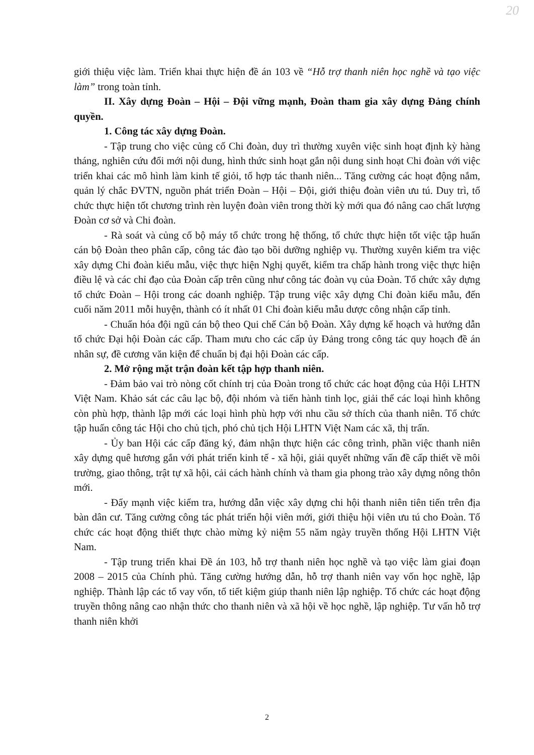20
giới thiệu việc làm. Triển khai thực hiện đề án 103 về “Hỗ trợ thanh niên học nghề và tạo việc làm” trong toàn tỉnh.
II. Xây dựng Đoàn – Hội – Đội vững mạnh, Đoàn tham gia xây dựng Đảng chính quyền.
1. Công tác xây dựng Đoàn.
- Tập trung cho việc củng cố Chi đoàn, duy trì thường xuyên việc sinh hoạt định kỳ hàng tháng, nghiên cứu đổi mới nội dung, hình thức sinh hoạt gắn nội dung sinh hoạt Chi đoàn với việc triển khai các mô hình làm kinh tế giỏi, tổ hợp tác thanh niên... Tăng cường các hoạt động nắm, quản lý chắc ĐVTN, nguồn phát triển Đoàn – Hội – Đội, giới thiệu đoàn viên ưu tú. Duy trì, tổ chức thực hiện tốt chương trình rèn luyện đoàn viên trong thời kỳ mới qua đó nâng cao chất lượng Đoàn cơ sở và Chi đoàn.
- Rà soát và củng cố bộ máy tổ chức trong hệ thống, tổ chức thực hiện tốt việc tập huấn cán bộ Đoàn theo phân cấp, công tác đào tạo bồi dưỡng nghiệp vụ. Thường xuyên kiểm tra việc xây dựng Chi đoàn kiểu mẫu, việc thực hiện Nghị quyết, kiểm tra chấp hành trong việc thực hiện điều lệ và các chỉ đạo của Đoàn cấp trên cũng như công tác đoàn vụ của Đoàn. Tổ chức xây dựng tổ chức Đoàn – Hội trong các doanh nghiệp. Tập trung việc xây dựng Chi đoàn kiểu mẫu, đến cuối năm 2011 mỗi huyện, thành có ít nhất 01 Chi đoàn kiểu mẫu dược công nhận cấp tỉnh.
- Chuẩn hóa đội ngũ cán bộ theo Qui chế Cán bộ Đoàn. Xây dựng kế hoạch và hướng dẫn tổ chức Đại hội Đoàn các cấp. Tham mưu cho các cấp ủy Đảng trong công tác quy hoạch đề án nhân sự, đề cương văn kiện để chuẩn bị đại hội Đoàn các cấp.
2. Mở rộng mặt trận đoàn kết tập hợp thanh niên.
- Đảm bảo vai trò nòng cốt chính trị của Đoàn trong tổ chức các hoạt động của Hội LHTN Việt Nam. Khảo sát các câu lạc bộ, đội nhóm và tiến hành tinh lọc, giải thể các loại hình không còn phù hợp, thành lập mới các loại hình phù hợp với nhu cầu sở thích của thanh niên. Tổ chức tập huấn công tác Hội cho chủ tịch, phó chủ tịch Hội LHTN Việt Nam các xã, thị trấn.
- Ủy ban Hội các cấp đăng ký, đảm nhận thực hiện các công trình, phần việc thanh niên xây dựng quê hương gắn với phát triển kinh tế - xã hội, giải quyết những vấn đề cấp thiết về môi trường, giao thông, trật tự xã hội, cải cách hành chính và tham gia phong trào xây dựng nông thôn mới.
- Đẩy mạnh việc kiểm tra, hướng dẫn việc xây dựng chi hội thanh niên tiên tiến trên địa bàn dân cư. Tăng cường công tác phát triển hội viên mới, giới thiệu hội viên ưu tú cho Đoàn. Tổ chức các hoạt động thiết thực chào mừng kỷ niệm 55 năm ngày truyền thống Hội LHTN Việt Nam.
- Tập trung triển khai Đề án 103, hỗ trợ thanh niên học nghề và tạo việc làm giai đoạn 2008 – 2015 của Chính phủ. Tăng cường hướng dẫn, hỗ trợ thanh niên vay vốn học nghề, lập nghiệp. Thành lập các tổ vay vốn, tổ tiết kiệm giúp thanh niên lập nghiệp. Tổ chức các hoạt động truyền thông nâng cao nhận thức cho thanh niên và xã hội về học nghề, lập nghiệp. Tư vấn hỗ trợ thanh niên khởi
2